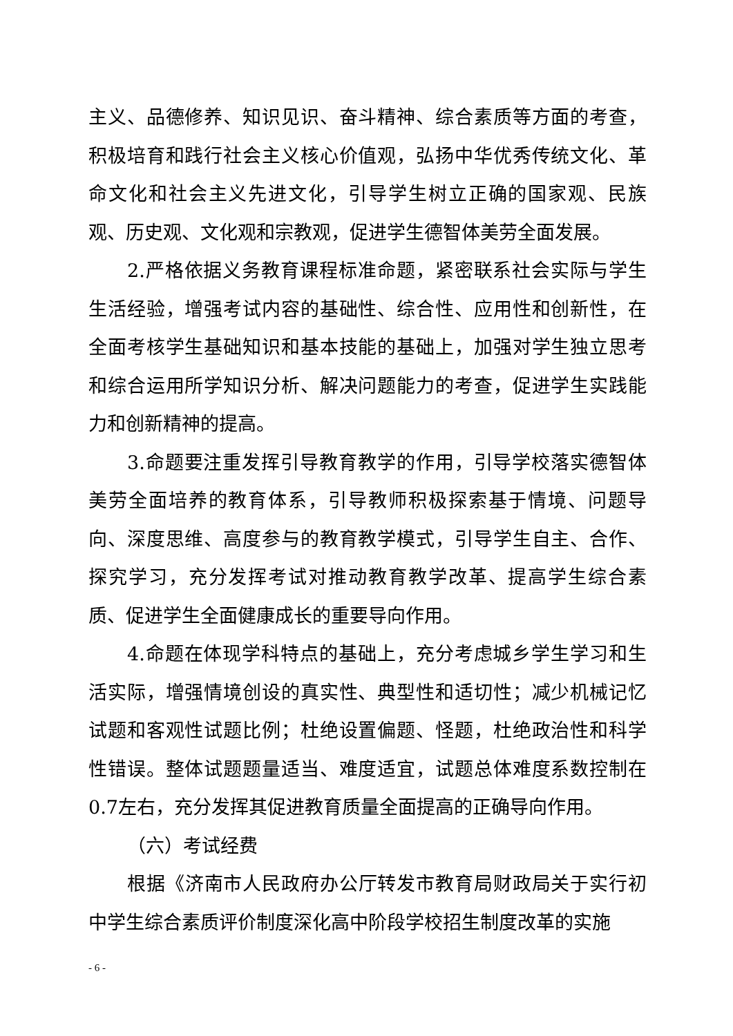主义、品德修养、知识见识、奋斗精神、综合素质等方面的考查，积极培育和践行社会主义核心价值观，弘扬中华优秀传统文化、革命文化和社会主义先进文化，引导学生树立正确的国家观、民族观、历史观、文化观和宗教观，促进学生德智体美劳全面发展。
2.严格依据义务教育课程标准命题，紧密联系社会实际与学生生活经验，增强考试内容的基础性、综合性、应用性和创新性，在全面考核学生基础知识和基本技能的基础上，加强对学生独立思考和综合运用所学知识分析、解决问题能力的考查，促进学生实践能力和创新精神的提高。
3.命题要注重发挥引导教育教学的作用，引导学校落实德智体美劳全面培养的教育体系，引导教师积极探索基于情境、问题导向、深度思维、高度参与的教育教学模式，引导学生自主、合作、探究学习，充分发挥考试对推动教育教学改革、提高学生综合素质、促进学生全面健康成长的重要导向作用。
4.命题在体现学科特点的基础上，充分考虑城乡学生学习和生活实际，增强情境创设的真实性、典型性和适切性；减少机械记忆试题和客观性试题比例；杜绝设置偏题、怪题，杜绝政治性和科学性错误。整体试题题量适当、难度适宜，试题总体难度系数控制在0.7左右，充分发挥其促进教育质量全面提高的正确导向作用。
（六）考试经费
根据《济南市人民政府办公厅转发市教育局财政局关于实行初中学生综合素质评价制度深化高中阶段学校招生制度改革的实施
- 6 -